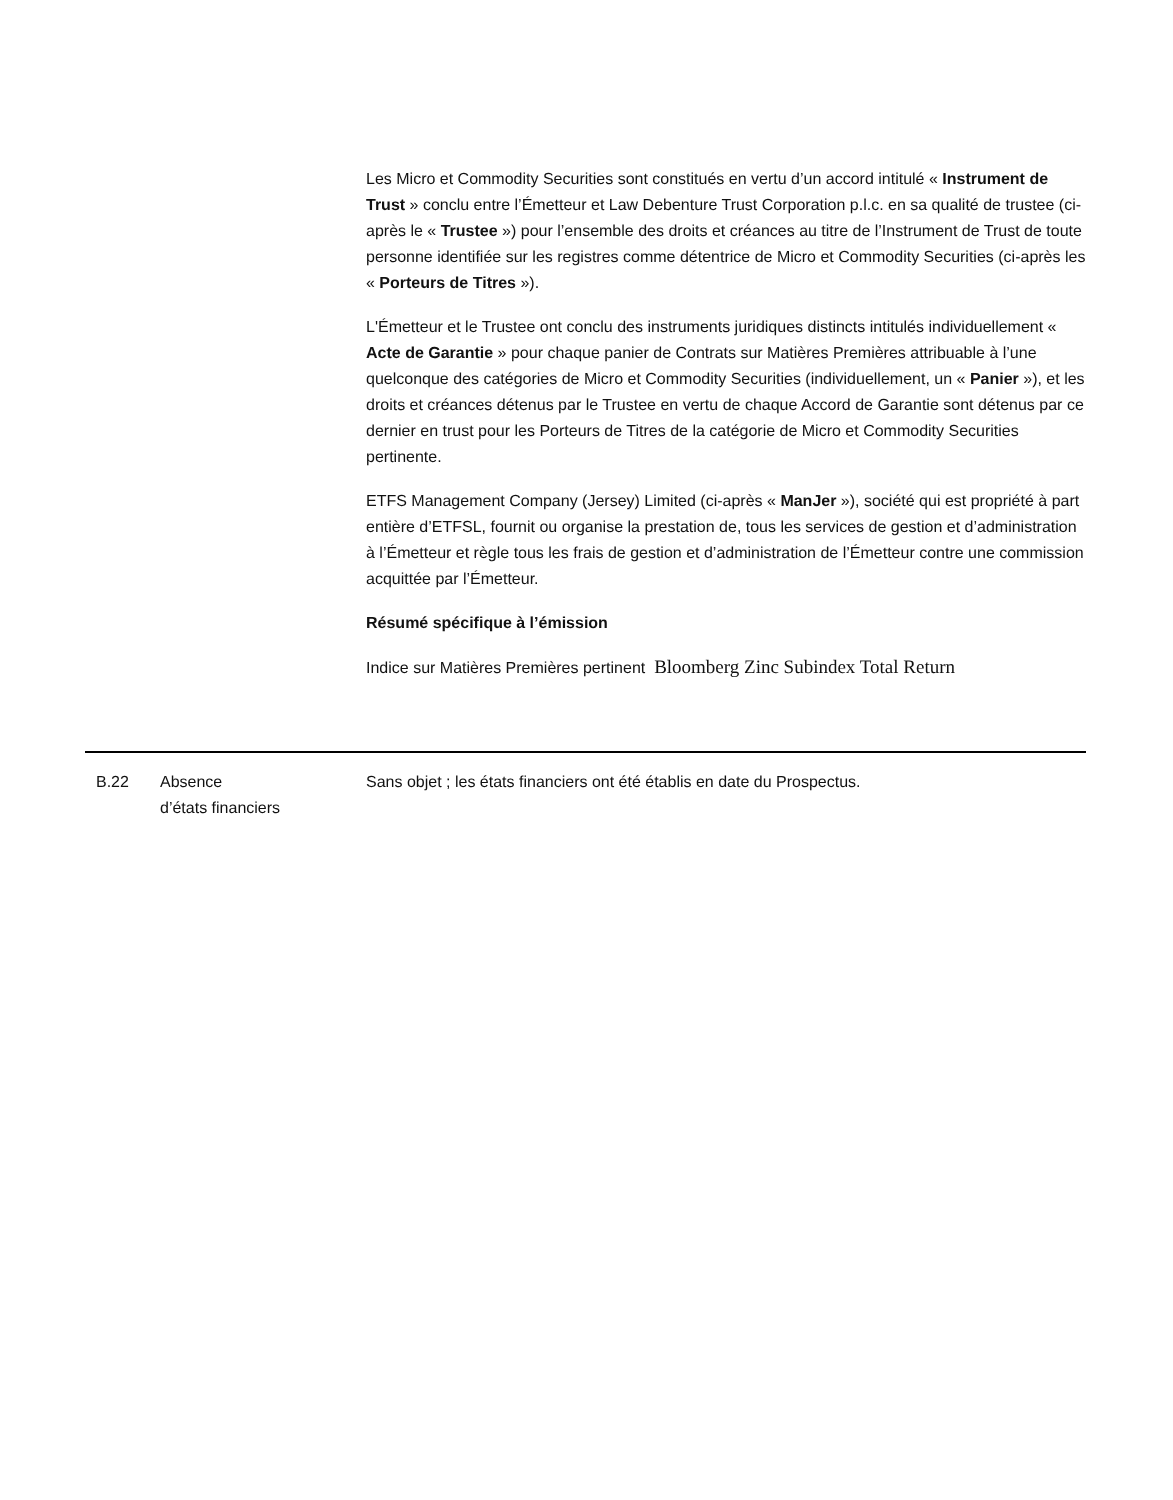Les Micro et Commodity Securities sont constitués en vertu d’un accord intitulé « Instrument de Trust » conclu entre l’Émetteur et Law Debenture Trust Corporation p.l.c. en sa qualité de trustee (ci-après le « Trustee ») pour l’ensemble des droits et créances au titre de l’Instrument de Trust de toute personne identifiée sur les registres comme détentrice de Micro et Commodity Securities (ci-après les « Porteurs de Titres »).
L'Émetteur et le Trustee ont conclu des instruments juridiques distincts intitulés individuellement « Acte de Garantie » pour chaque panier de Contrats sur Matières Premières attribuable à l’une quelconque des catégories de Micro et Commodity Securities (individuellement, un « Panier »), et les droits et créances détenus par le Trustee en vertu de chaque Accord de Garantie sont détenus par ce dernier en trust pour les Porteurs de Titres de la catégorie de Micro et Commodity Securities pertinente.
ETFS Management Company (Jersey) Limited (ci-après « ManJer »), société qui est propriété à part entière d’ETFSL, fournit ou organise la prestation de, tous les services de gestion et d’administration à l’Émetteur et règle tous les frais de gestion et d’administration de l’Émetteur contre une commission acquittée par l’Émetteur.
Résumé spécifique à l’émission
Indice sur Matières Premières pertinent Bloomberg Zinc Subindex Total Return
| B.22 | Absence d’états financiers | Sans objet ; les états financiers ont été établis en date du Prospectus. |